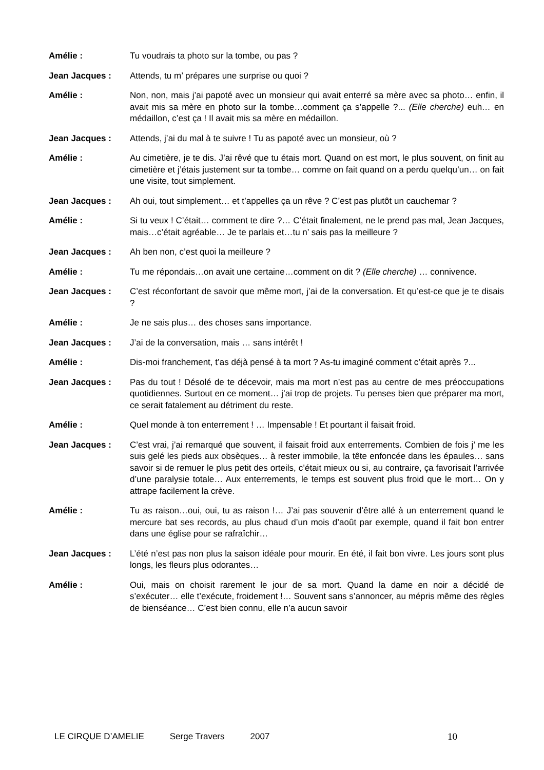Amélie : Tu voudrais ta photo sur la tombe, ou pas ?
Jean Jacques : Attends, tu m’ prépares une surprise ou quoi ?
Amélie : Non, non, mais j’ai papoté avec un monsieur qui avait enterré sa mère avec sa photo… enfin, il avait mis sa mère en photo sur la tombe…comment ça s’appelle ?... (Elle cherche) euh… en médaillon, c’est ça ! Il avait mis sa mère en médaillon.
Jean Jacques : Attends, j’ai du mal à te suivre ! Tu as papoté avec un monsieur, où ?
Amélie : Au cimetière, je te dis. J’ai rêvé que tu étais mort. Quand on est mort, le plus souvent, on finit au cimetière et j’étais justement sur ta tombe… comme on fait quand on a perdu quelqu’un… on fait une visite, tout simplement.
Jean Jacques : Ah oui, tout simplement… et t’appelles ça un rêve ? C’est pas plutôt un cauchemar ?
Amélie : Si tu veux ! C’était… comment te dire ?… C’était finalement, ne le prend pas mal, Jean Jacques, mais…c’était agréable… Je te parlais et…tu n’ sais pas la meilleure ?
Jean Jacques : Ah ben non, c’est quoi la meilleure ?
Amélie : Tu me répondais…on avait une certaine…comment on dit ? (Elle cherche) … connivence.
Jean Jacques : C’est réconfortant de savoir que même mort, j’ai de la conversation. Et qu’est-ce que je te disais ?
Amélie : Je ne sais plus… des choses sans importance.
Jean Jacques : J’ai de la conversation, mais … sans intérêt !
Amélie : Dis-moi franchement, t’as déjà pensé à ta mort ? As-tu imaginé comment c’était après ?...
Jean Jacques : Pas du tout ! Désolé de te décevoir, mais ma mort n’est pas au centre de mes préoccupations quotidiennes. Surtout en ce moment… j’ai trop de projets. Tu penses bien que préparer ma mort, ce serait fatalement au détriment du reste.
Amélie : Quel monde à ton enterrement ! … Impensable ! Et pourtant il faisait froid.
Jean Jacques : C’est vrai, j’ai remarqué que souvent, il faisait froid aux enterrements. Combien de fois j’ me les suis gelé les pieds aux obsèques… à rester immobile, la tête enfoncée dans les épaules… sans savoir si de remuer le plus petit des orteils, c’était mieux ou si, au contraire, ça favorisait l’arrivée d’une paralysie totale… Aux enterrements, le temps est souvent plus froid que le mort… On y attrape facilement la crève.
Amélie : Tu as raison…oui, oui, tu as raison !… J’ai pas souvenir d’être allé à un enterrement quand le mercure bat ses records, au plus chaud d’un mois d’août par exemple, quand il fait bon entrer dans une église pour se rafraîchir…
Jean Jacques : L’été n’est pas non plus la saison idéale pour mourir. En été, il fait bon vivre. Les jours sont plus longs, les fleurs plus odorantes…
Amélie : Oui, mais on choisit rarement le jour de sa mort. Quand la dame en noir a décidé de s’exécuter… elle t’exécute, froidement !… Souvent sans s’annoncer, au mépris même des règles de bienséance… C’est bien connu, elle n’a aucun savoir
LE CIRQUE D’AMELIE Serge Travers 2007 10